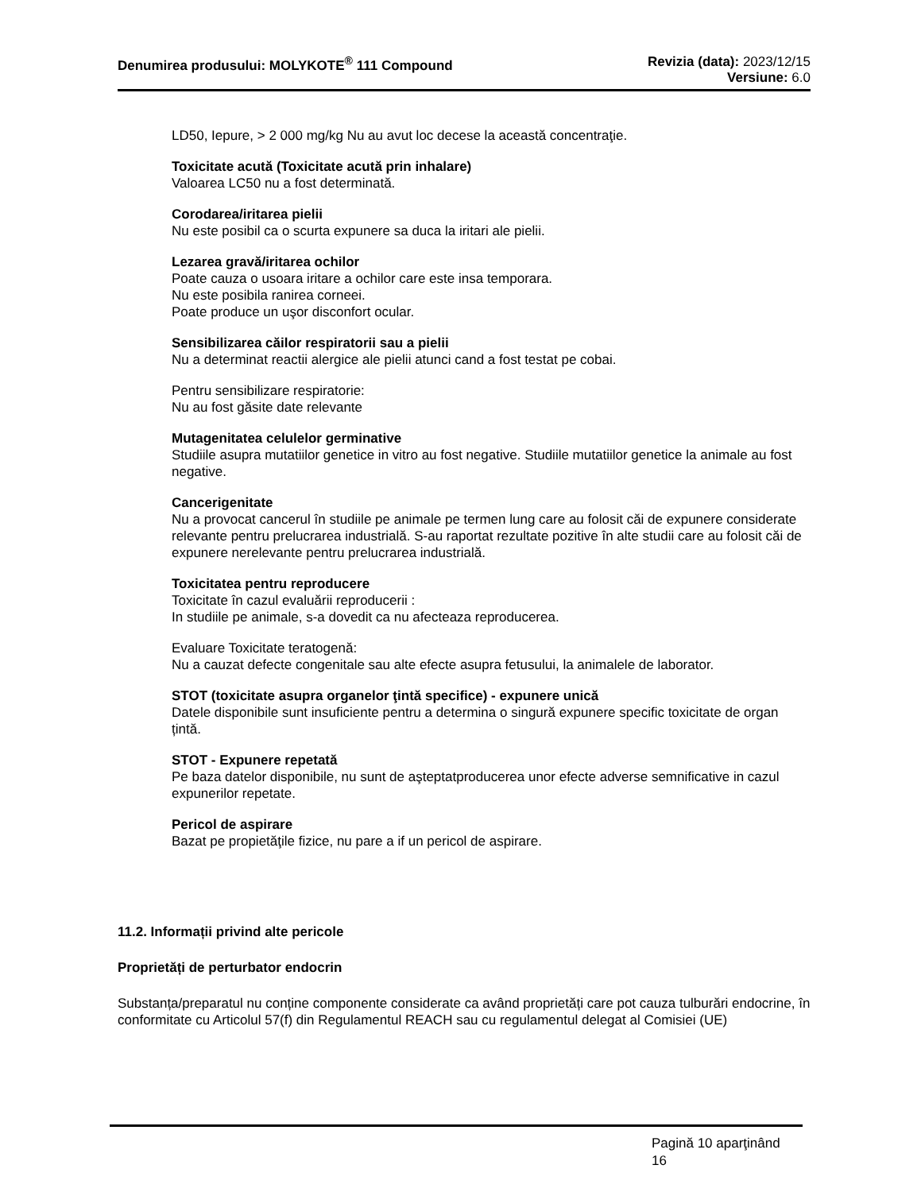Denumirea produsului: MOLYKOTE<sup>®</sup> 111 Compound
Revizia (data): 2023/12/15
Versiune: 6.0
LD50, Iepure, > 2 000 mg/kg Nu au avut loc decese la această concentraţie.
Toxicitate acută (Toxicitate acută prin inhalare)
Valoarea LC50 nu a fost determinată.
Corodarea/iritarea pielii
Nu este posibil ca o scurta expunere sa duca la iritari ale pielii.
Lezarea gravă/iritarea ochilor
Poate cauza o usoara iritare a ochilor care este insa temporara.
Nu este posibila ranirea corneei.
Poate produce un uşor disconfort ocular.
Sensibilizarea căilor respiratorii sau a pielii
Nu a determinat reactii alergice ale pielii atunci cand a fost testat pe cobai.
Pentru sensibilizare respiratorie:
Nu au fost găsite date relevante
Mutagenitatea celulelor germinative
Studiile asupra mutatiilor genetice in vitro au fost negative. Studiile mutatiilor genetice la animale au fost negative.
Cancerigenitate
Nu a provocat cancerul în studiile pe animale pe termen lung care au folosit căi de expunere considerate relevante pentru prelucrarea industrială. S-au raportat rezultate pozitive în alte studii care au folosit căi de expunere nerelevante pentru prelucrarea industrială.
Toxicitatea pentru reproducere
Toxicitate în cazul evaluării reproducerii :
In studiile pe animale, s-a dovedit ca nu afecteaza reproducerea.
Evaluare Toxicitate teratogenă:
Nu a cauzat defecte congenitale sau alte efecte asupra fetusului, la animalele de laborator.
STOT (toxicitate asupra organelor ţintă specifice) - expunere unică
Datele disponibile sunt insuficiente pentru a determina o singură expunere specific toxicitate de organ țintă.
STOT - Expunere repetată
Pe baza datelor disponibile, nu sunt de aşteptatproducerea unor efecte adverse semnificative in cazul expunerilor repetate.
Pericol de aspirare
Bazat pe propietăţile fizice, nu pare a if un pericol de aspirare.
11.2. Informații privind alte pericole
Proprietăți de perturbator endocrin
Substanța/preparatul nu conține componente considerate ca având proprietăți care pot cauza tulburări endocrine, în conformitate cu Articolul 57(f) din Regulamentul REACH sau cu regulamentul delegat al Comisiei (UE)
Pagină 10 aparţinând
16